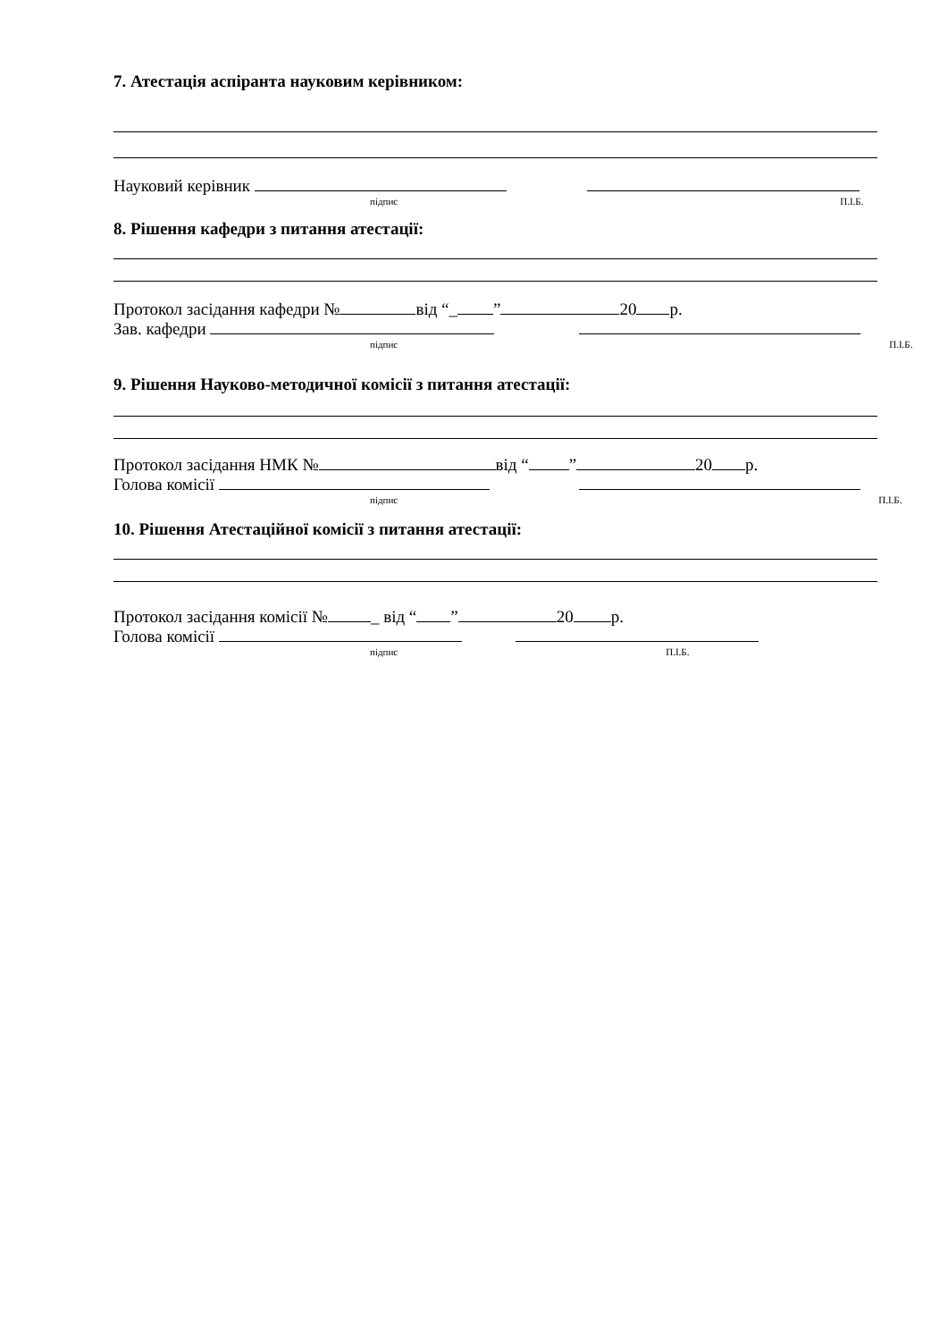7. Атестація аспіранта науковим керівником:
Науковий керівник
підпис П.І.Б.
8. Рішення кафедри з питання атестації:
Протокол засідання кафедри № від “_ ” 20 р.
Зав. кафедри
підпис П.І.Б.
9. Рішення Науково-методичної комісії з питання атестації:
Протокол засідання НМК № від “ ” 20 р.
Голова комісії
підпис П.І.Б.
10. Рішення Атестаційної комісії з питання атестації:
Протокол засідання комісії № _ від “ ” 20 р.
Голова комісії
підпис П.І.Б.